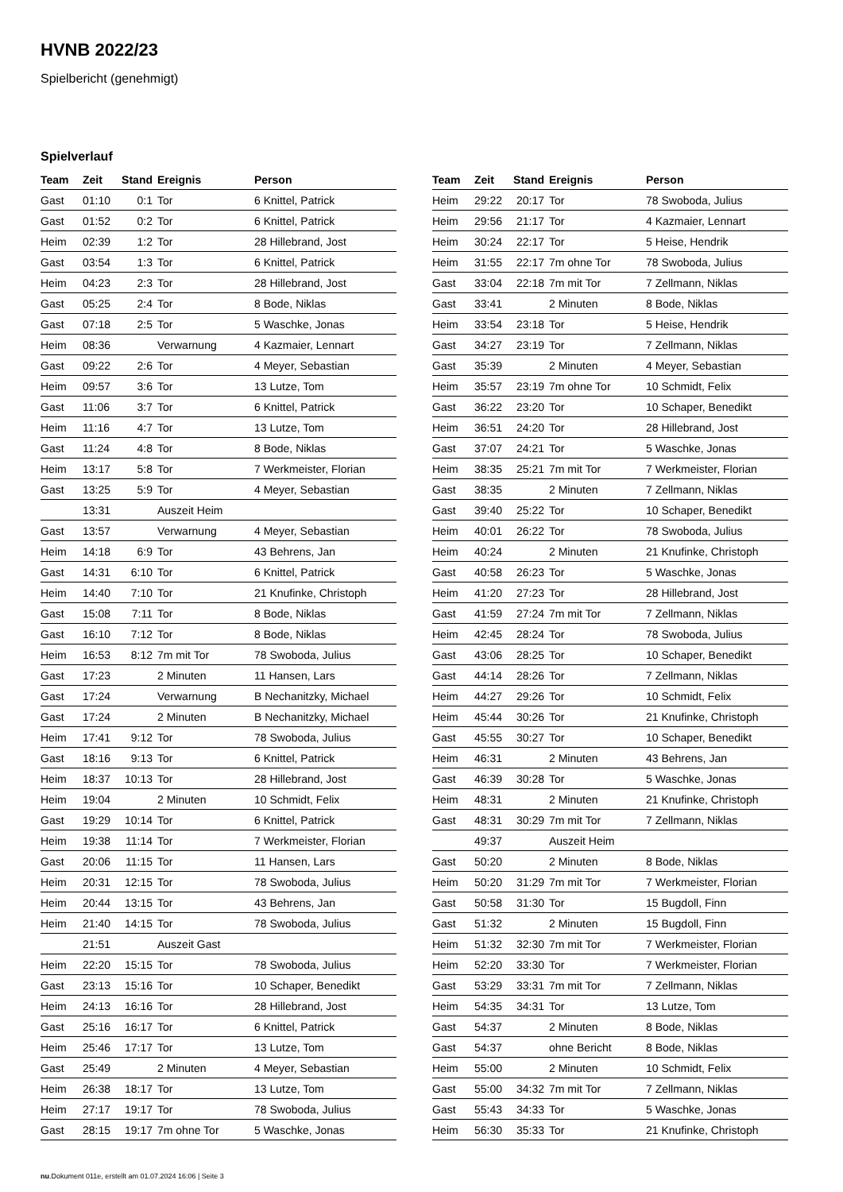HVNB 2022/23
Spielbericht (genehmigt)
Spielverlauf
| Team | Zeit | Stand | Ereignis | Person |
| --- | --- | --- | --- | --- |
| Gast | 01:10 | 0:1 | Tor | 6 Knittel, Patrick |
| Gast | 01:52 | 0:2 | Tor | 6 Knittel, Patrick |
| Heim | 02:39 | 1:2 | Tor | 28 Hillebrand, Jost |
| Gast | 03:54 | 1:3 | Tor | 6 Knittel, Patrick |
| Heim | 04:23 | 2:3 | Tor | 28 Hillebrand, Jost |
| Gast | 05:25 | 2:4 | Tor | 8 Bode, Niklas |
| Gast | 07:18 | 2:5 | Tor | 5 Waschke, Jonas |
| Heim | 08:36 | | Verwarnung | 4 Kazmaier, Lennart |
| Gast | 09:22 | 2:6 | Tor | 4 Meyer, Sebastian |
| Heim | 09:57 | 3:6 | Tor | 13 Lutze, Tom |
| Gast | 11:06 | 3:7 | Tor | 6 Knittel, Patrick |
| Heim | 11:16 | 4:7 | Tor | 13 Lutze, Tom |
| Gast | 11:24 | 4:8 | Tor | 8 Bode, Niklas |
| Heim | 13:17 | 5:8 | Tor | 7 Werkmeister, Florian |
| Gast | 13:25 | 5:9 | Tor | 4 Meyer, Sebastian |
| | 13:31 | | Auszeit Heim | |
| Gast | 13:57 | | Verwarnung | 4 Meyer, Sebastian |
| Heim | 14:18 | 6:9 | Tor | 43 Behrens, Jan |
| Gast | 14:31 | 6:10 | Tor | 6 Knittel, Patrick |
| Heim | 14:40 | 7:10 | Tor | 21 Knufinke, Christoph |
| Gast | 15:08 | 7:11 | Tor | 8 Bode, Niklas |
| Gast | 16:10 | 7:12 | Tor | 8 Bode, Niklas |
| Heim | 16:53 | 8:12 | 7m mit Tor | 78 Swoboda, Julius |
| Gast | 17:23 | | 2 Minuten | 11 Hansen, Lars |
| Gast | 17:24 | | Verwarnung | B Nechanitzky, Michael |
| Gast | 17:24 | | 2 Minuten | B Nechanitzky, Michael |
| Heim | 17:41 | 9:12 | Tor | 78 Swoboda, Julius |
| Gast | 18:16 | 9:13 | Tor | 6 Knittel, Patrick |
| Heim | 18:37 | 10:13 | Tor | 28 Hillebrand, Jost |
| Heim | 19:04 | | 2 Minuten | 10 Schmidt, Felix |
| Gast | 19:29 | 10:14 | Tor | 6 Knittel, Patrick |
| Heim | 19:38 | 11:14 | Tor | 7 Werkmeister, Florian |
| Gast | 20:06 | 11:15 | Tor | 11 Hansen, Lars |
| Heim | 20:31 | 12:15 | Tor | 78 Swoboda, Julius |
| Heim | 20:44 | 13:15 | Tor | 43 Behrens, Jan |
| Heim | 21:40 | 14:15 | Tor | 78 Swoboda, Julius |
| | 21:51 | | Auszeit Gast | |
| Heim | 22:20 | 15:15 | Tor | 78 Swoboda, Julius |
| Gast | 23:13 | 15:16 | Tor | 10 Schaper, Benedikt |
| Heim | 24:13 | 16:16 | Tor | 28 Hillebrand, Jost |
| Gast | 25:16 | 16:17 | Tor | 6 Knittel, Patrick |
| Heim | 25:46 | 17:17 | Tor | 13 Lutze, Tom |
| Gast | 25:49 | | 2 Minuten | 4 Meyer, Sebastian |
| Heim | 26:38 | 18:17 | Tor | 13 Lutze, Tom |
| Heim | 27:17 | 19:17 | Tor | 78 Swoboda, Julius |
| Gast | 28:15 | 19:17 | 7m ohne Tor | 5 Waschke, Jonas |
| Team | Zeit | Stand | Ereignis | Person |
| --- | --- | --- | --- | --- |
| Heim | 29:22 | 20:17 | Tor | 78 Swoboda, Julius |
| Heim | 29:56 | 21:17 | Tor | 4 Kazmaier, Lennart |
| Heim | 30:24 | 22:17 | Tor | 5 Heise, Hendrik |
| Heim | 31:55 | 22:17 | 7m ohne Tor | 78 Swoboda, Julius |
| Gast | 33:04 | 22:18 | 7m mit Tor | 7 Zellmann, Niklas |
| Gast | 33:41 | | 2 Minuten | 8 Bode, Niklas |
| Heim | 33:54 | 23:18 | Tor | 5 Heise, Hendrik |
| Gast | 34:27 | 23:19 | Tor | 7 Zellmann, Niklas |
| Gast | 35:39 | | 2 Minuten | 4 Meyer, Sebastian |
| Heim | 35:57 | 23:19 | 7m ohne Tor | 10 Schmidt, Felix |
| Gast | 36:22 | 23:20 | Tor | 10 Schaper, Benedikt |
| Heim | 36:51 | 24:20 | Tor | 28 Hillebrand, Jost |
| Gast | 37:07 | 24:21 | Tor | 5 Waschke, Jonas |
| Heim | 38:35 | 25:21 | 7m mit Tor | 7 Werkmeister, Florian |
| Gast | 38:35 | | 2 Minuten | 7 Zellmann, Niklas |
| Gast | 39:40 | 25:22 | Tor | 10 Schaper, Benedikt |
| Heim | 40:01 | 26:22 | Tor | 78 Swoboda, Julius |
| Heim | 40:24 | | 2 Minuten | 21 Knufinke, Christoph |
| Gast | 40:58 | 26:23 | Tor | 5 Waschke, Jonas |
| Heim | 41:20 | 27:23 | Tor | 28 Hillebrand, Jost |
| Gast | 41:59 | 27:24 | 7m mit Tor | 7 Zellmann, Niklas |
| Heim | 42:45 | 28:24 | Tor | 78 Swoboda, Julius |
| Gast | 43:06 | 28:25 | Tor | 10 Schaper, Benedikt |
| Gast | 44:14 | 28:26 | Tor | 7 Zellmann, Niklas |
| Heim | 44:27 | 29:26 | Tor | 10 Schmidt, Felix |
| Heim | 45:44 | 30:26 | Tor | 21 Knufinke, Christoph |
| Gast | 45:55 | 30:27 | Tor | 10 Schaper, Benedikt |
| Heim | 46:31 | | 2 Minuten | 43 Behrens, Jan |
| Gast | 46:39 | 30:28 | Tor | 5 Waschke, Jonas |
| Heim | 48:31 | | 2 Minuten | 21 Knufinke, Christoph |
| Gast | 48:31 | 30:29 | 7m mit Tor | 7 Zellmann, Niklas |
| | 49:37 | | Auszeit Heim | |
| Gast | 50:20 | | 2 Minuten | 8 Bode, Niklas |
| Heim | 50:20 | 31:29 | 7m mit Tor | 7 Werkmeister, Florian |
| Gast | 50:58 | 31:30 | Tor | 15 Bugdoll, Finn |
| Gast | 51:32 | | 2 Minuten | 15 Bugdoll, Finn |
| Heim | 51:32 | 32:30 | 7m mit Tor | 7 Werkmeister, Florian |
| Heim | 52:20 | 33:30 | Tor | 7 Werkmeister, Florian |
| Gast | 53:29 | 33:31 | 7m mit Tor | 7 Zellmann, Niklas |
| Heim | 54:35 | 34:31 | Tor | 13 Lutze, Tom |
| Gast | 54:37 | | 2 Minuten | 8 Bode, Niklas |
| Gast | 54:37 | | ohne Bericht | 8 Bode, Niklas |
| Heim | 55:00 | | 2 Minuten | 10 Schmidt, Felix |
| Gast | 55:00 | 34:32 | 7m mit Tor | 7 Zellmann, Niklas |
| Gast | 55:43 | 34:33 | Tor | 5 Waschke, Jonas |
| Heim | 56:30 | 35:33 | Tor | 21 Knufinke, Christoph |
nu.Dokument 011e, erstellt am 01.07.2024 16:06 | Seite 3